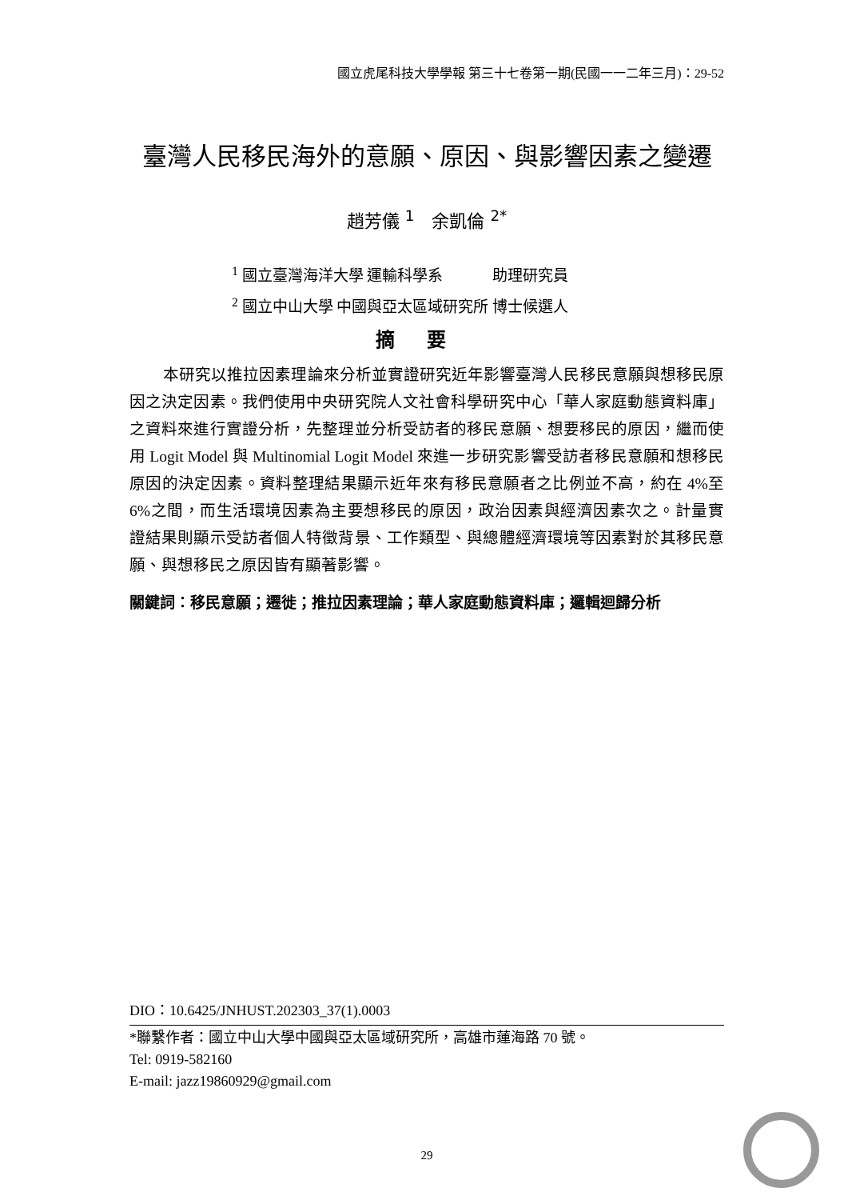國立虎尾科技大學學報 第三十七卷第一期(民國一一二年三月)：29-52
臺灣人民移民海外的意願、原因、與影響因素之變遷
趙芳儀 <sup>1</sup>　余凱倫 <sup>2*</sup>
<sup>1</sup> 國立臺灣海洋大學 運輸科學系　　　 助理研究員
<sup>2</sup> 國立中山大學 中國與亞太區域研究所 博士候選人
摘要
本研究以推拉因素理論來分析並實證研究近年影響臺灣人民移民意願與想移民原因之決定因素。我們使用中央研究院人文社會科學研究中心「華人家庭動態資料庫」之資料來進行實證分析，先整理並分析受訪者的移民意願、想要移民的原因，繼而使用 Logit Model 與 Multinomial Logit Model 來進一步研究影響受訪者移民意願和想移民原因的決定因素。資料整理結果顯示近年來有移民意願者之比例並不高，約在 4%至 6%之間，而生活環境因素為主要想移民的原因，政治因素與經濟因素次之。計量實證結果則顯示受訪者個人特徵背景、工作類型、與總體經濟環境等因素對於其移民意願、與想移民之原因皆有顯著影響。
關鍵詞：移民意願；遷徙；推拉因素理論；華人家庭動態資料庫；邏輯迴歸分析
DIO：10.6425/JNHUST.202303_37(1).0003
*聯繫作者：國立中山大學中國與亞太區域研究所，高雄市蓮海路 70 號。
Tel: 0919-582160
E-mail: jazz19860929@gmail.com
29